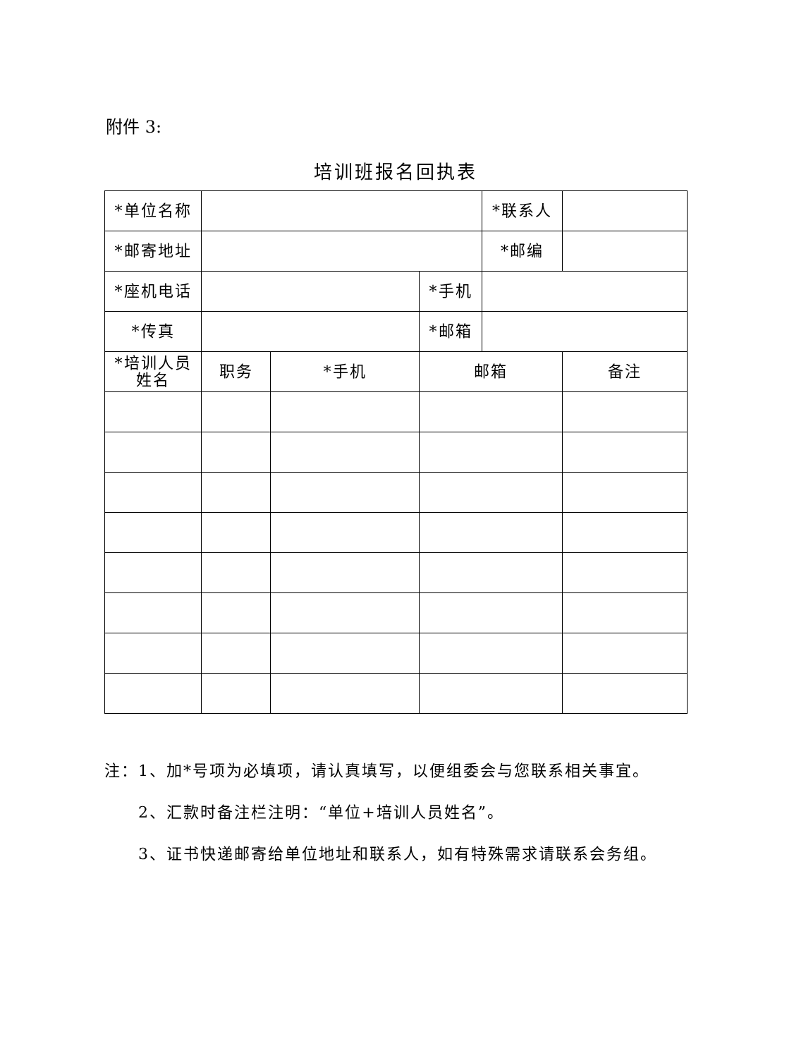附件 3:
培训班报名回执表
| *单位名称 | | | | *联系人 | |
| *邮寄地址 | | | | *邮编 | |
| *座机电话 | | | *手机 | | |
| *传真 | | | *邮箱 | | |
| *培训人员 姓名 | 职务 | *手机 | 邮箱 | | 备注 |
注：1、加*号项为必填项，请认真填写，以便组委会与您联系相关事宜。
2、汇款时备注栏注明：“单位+培训人员姓名”。
3、证书快递邮寄给单位地址和联系人，如有特殊需求请联系会务组。